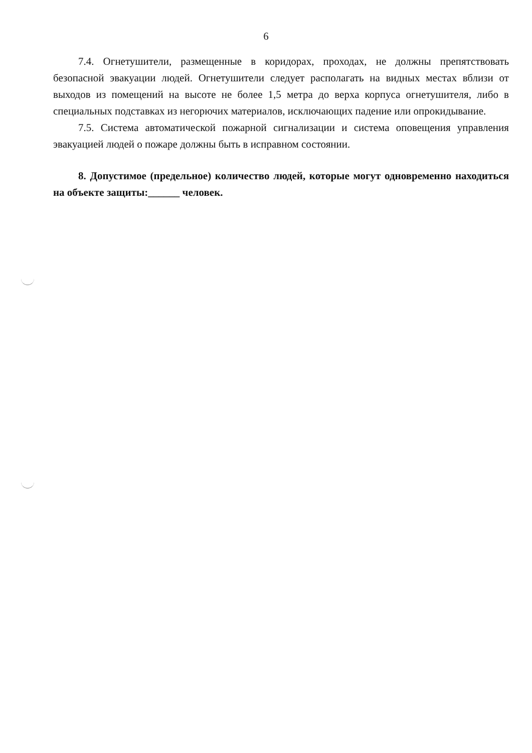6
7.4. Огнетушители, размещенные в коридорах, проходах, не должны препятствовать безопасной эвакуации людей. Огнетушители следует располагать на видных местах вблизи от выходов из помещений на высоте не более 1,5 метра до верха корпуса огнетушителя, либо в специальных подставках из негорючих материалов, исключающих падение или опрокидывание.
7.5. Система автоматической пожарной сигнализации и система оповещения управления эвакуацией людей о пожаре должны быть в исправном состоянии.
8. Допустимое (предельное) количество людей, которые могут одновременно находиться на объекте защиты:______ человек.